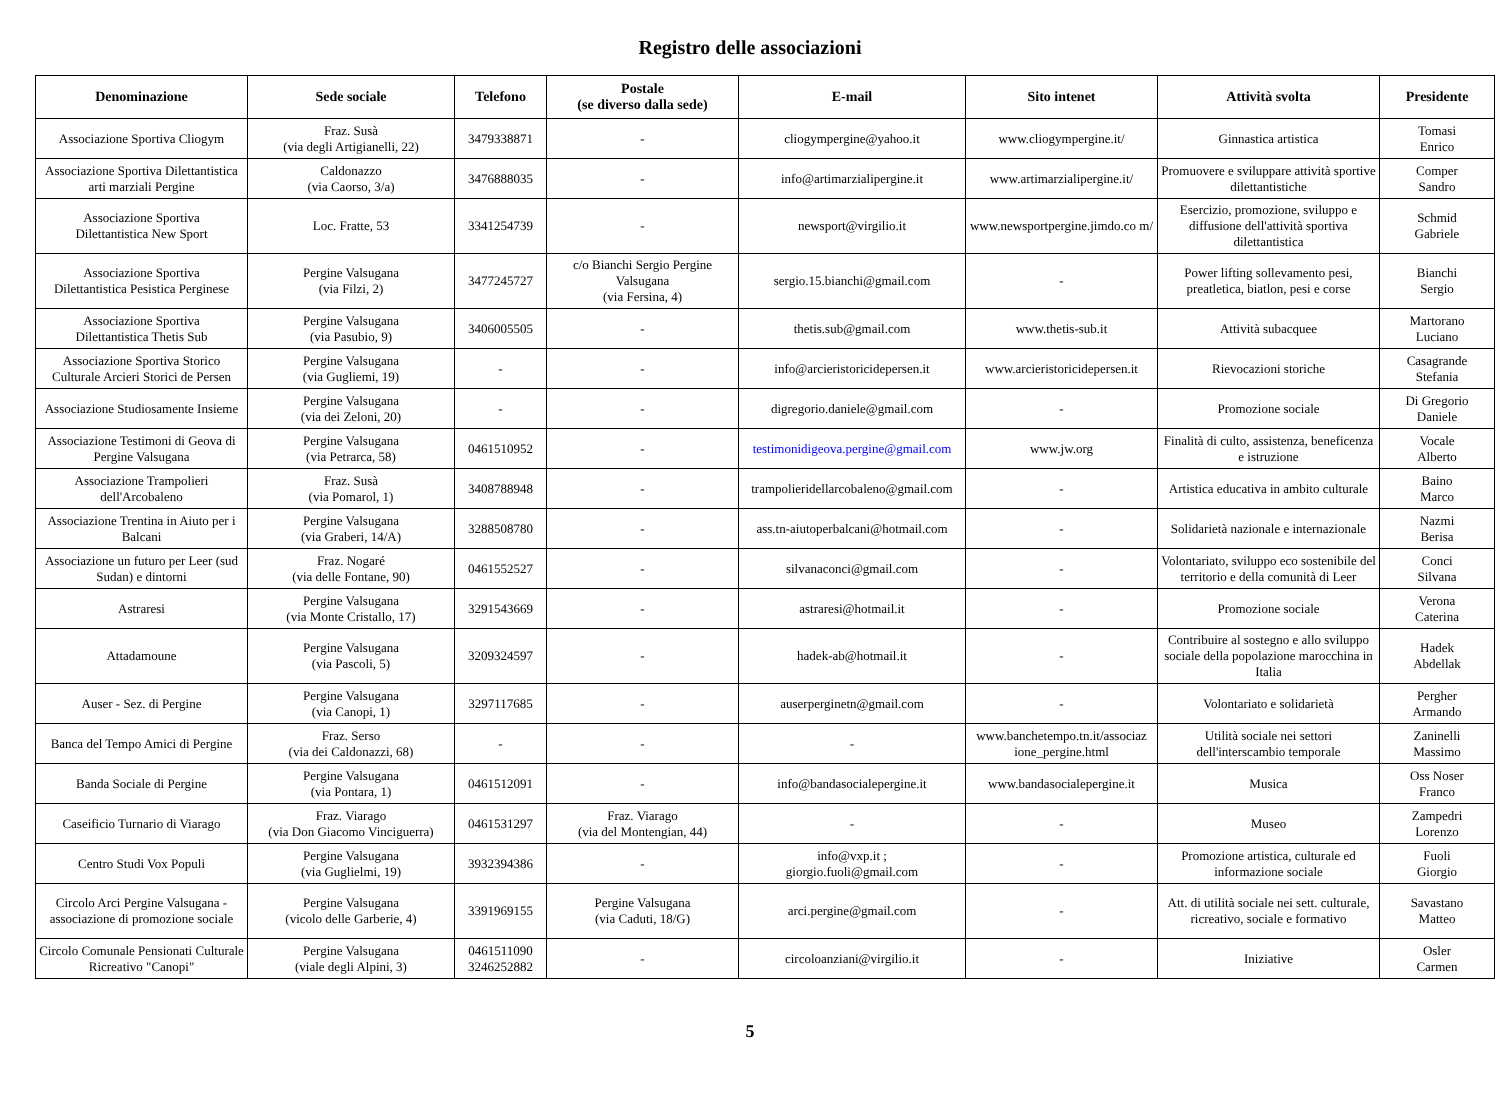Registro delle associazioni
| Denominazione | Sede sociale | Telefono | Postale (se diverso dalla sede) | E-mail | Sito intenet | Attività svolta | Presidente |
| --- | --- | --- | --- | --- | --- | --- | --- |
| Associazione Sportiva Cliogym | Fraz. Susà (via degli Artigianelli, 22) | 3479338871 | - | cliogympergine@yahoo.it | www.cliogympergine.it/ | Ginnastica artistica | Tomasi Enrico |
| Associazione Sportiva Dilettantistica arti marziali Pergine | Caldonazzo (via Caorso, 3/a) | 3476888035 | - | info@artimarzialipergine.it | www.artimarzialipergine.it/ | Promuovere e sviluppare attività sportive dilettantistiche | Comper Sandro |
| Associazione Sportiva Dilettantistica New Sport | Loc. Fratte, 53 | 3341254739 | - | newsport@virgilio.it | www.newsportpergine.jimdo.co m/ | Esercizio, promozione, sviluppo e diffusione dell'attività sportiva dilettantistica | Schmid Gabriele |
| Associazione Sportiva Dilettantistica Pesistica Perginese | Pergine Valsugana (via Filzi, 2) | 3477245727 | c/o Bianchi Sergio Pergine Valsugana (via Fersina, 4) | sergio.15.bianchi@gmail.com | - | Power lifting sollevamento pesi, preatletica, biatlon, pesi e corse | Bianchi Sergio |
| Associazione Sportiva Dilettantistica Thetis Sub | Pergine Valsugana (via Pasubio, 9) | 3406005505 | - | thetis.sub@gmail.com | www.thetis-sub.it | Attività subacquee | Martorano Luciano |
| Associazione Sportiva Storico Culturale Arcieri Storici de Persen | Pergine Valsugana (via Gugliemi, 19) | - | - | info@arcieristoricidepersen.it | www.arcieristoricidepersen.it | Rievocazioni storiche | Casagrande Stefania |
| Associazione Studiosamente Insieme | Pergine Valsugana (via dei Zeloni, 20) | - | - | digregorio.daniele@gmail.com | - | Promozione sociale | Di Gregorio Daniele |
| Associazione Testimoni di Geova di Pergine Valsugana | Pergine Valsugana (via Petrarca, 58) | 0461510952 | - | testimonidigeova.pergine@gmail.com | www.jw.org | Finalità di culto, assistenza, beneficenza e istruzione | Vocale Alberto |
| Associazione Trampolieri dell'Arcobaleno | Fraz. Susà (via Pomarol, 1) | 3408788948 | - | trampolieridellarcobaleno@gmail.com | - | Artistica educativa in ambito culturale | Baino Marco |
| Associazione Trentina in Aiuto per i Balcani | Pergine Valsugana (via Graberi, 14/A) | 3288508780 | - | ass.tn-aiutoperbalcani@hotmail.com | - | Solidarietà nazionale e internazionale | Nazmi Berisa |
| Associazione un futuro per Leer (sud Sudan) e dintorni | Fraz. Nogaré (via delle Fontane, 90) | 0461552527 | - | silvanaconci@gmail.com | - | Volontariato, sviluppo eco sostenibile del territorio e della comunità di Leer | Conci Silvana |
| Astraresi | Pergine Valsugana (via Monte Cristallo, 17) | 3291543669 | - | astraresi@hotmail.it | - | Promozione sociale | Verona Caterina |
| Attadamoune | Pergine Valsugana (via Pascoli, 5) | 3209324597 | - | hadek-ab@hotmail.it | - | Contribuire al sostegno e allo sviluppo sociale della popolazione marocchina in Italia | Hadek Abdellak |
| Auser - Sez. di Pergine | Pergine Valsugana (via Canopi, 1) | 3297117685 | - | auserperginetn@gmail.com | - | Volontariato e solidarietà | Pergher Armando |
| Banca del Tempo Amici di Pergine | Fraz. Serso (via dei Caldonazzi, 68) | - | - | - | www.banchetempo.tn.it/associaz ione_pergine.html | Utilità sociale nei settori dell'interscambio temporale | Zaninelli Massimo |
| Banda Sociale di Pergine | Pergine Valsugana (via Pontara, 1) | 0461512091 | - | info@bandasocialepergine.it | www.bandasocialepergine.it | Musica | Oss Noser Franco |
| Caseificio Turnario di Viarago | Fraz. Viarago (via Don Giacomo Vinciguerra) | 0461531297 | Fraz. Viarago (via del Montengian, 44) | - | - | Museo | Zampedri Lorenzo |
| Centro Studi Vox Populi | Pergine Valsugana (via Guglielmi, 19) | 3932394386 | - | info@vxp.it ; giorgio.fuoli@gmail.com | - | Promozione artistica, culturale ed informazione sociale | Fuoli Giorgio |
| Circolo Arci Pergine Valsugana - associazione di promozione sociale | Pergine Valsugana (vicolo delle Garberie, 4) | 3391969155 | Pergine Valsugana (via Caduti, 18/G) | arci.pergine@gmail.com | - | Att. di utilità sociale nei sett. culturale, ricreativo, sociale e formativo | Savastano Matteo |
| Circolo Comunale Pensionati Culturale Ricreativo "Canopi" | Pergine Valsugana (viale degli Alpini, 3) | 0461511090 3246252882 | - | circoloanziani@virgilio.it | - | Iniziative | Osler Carmen |
5